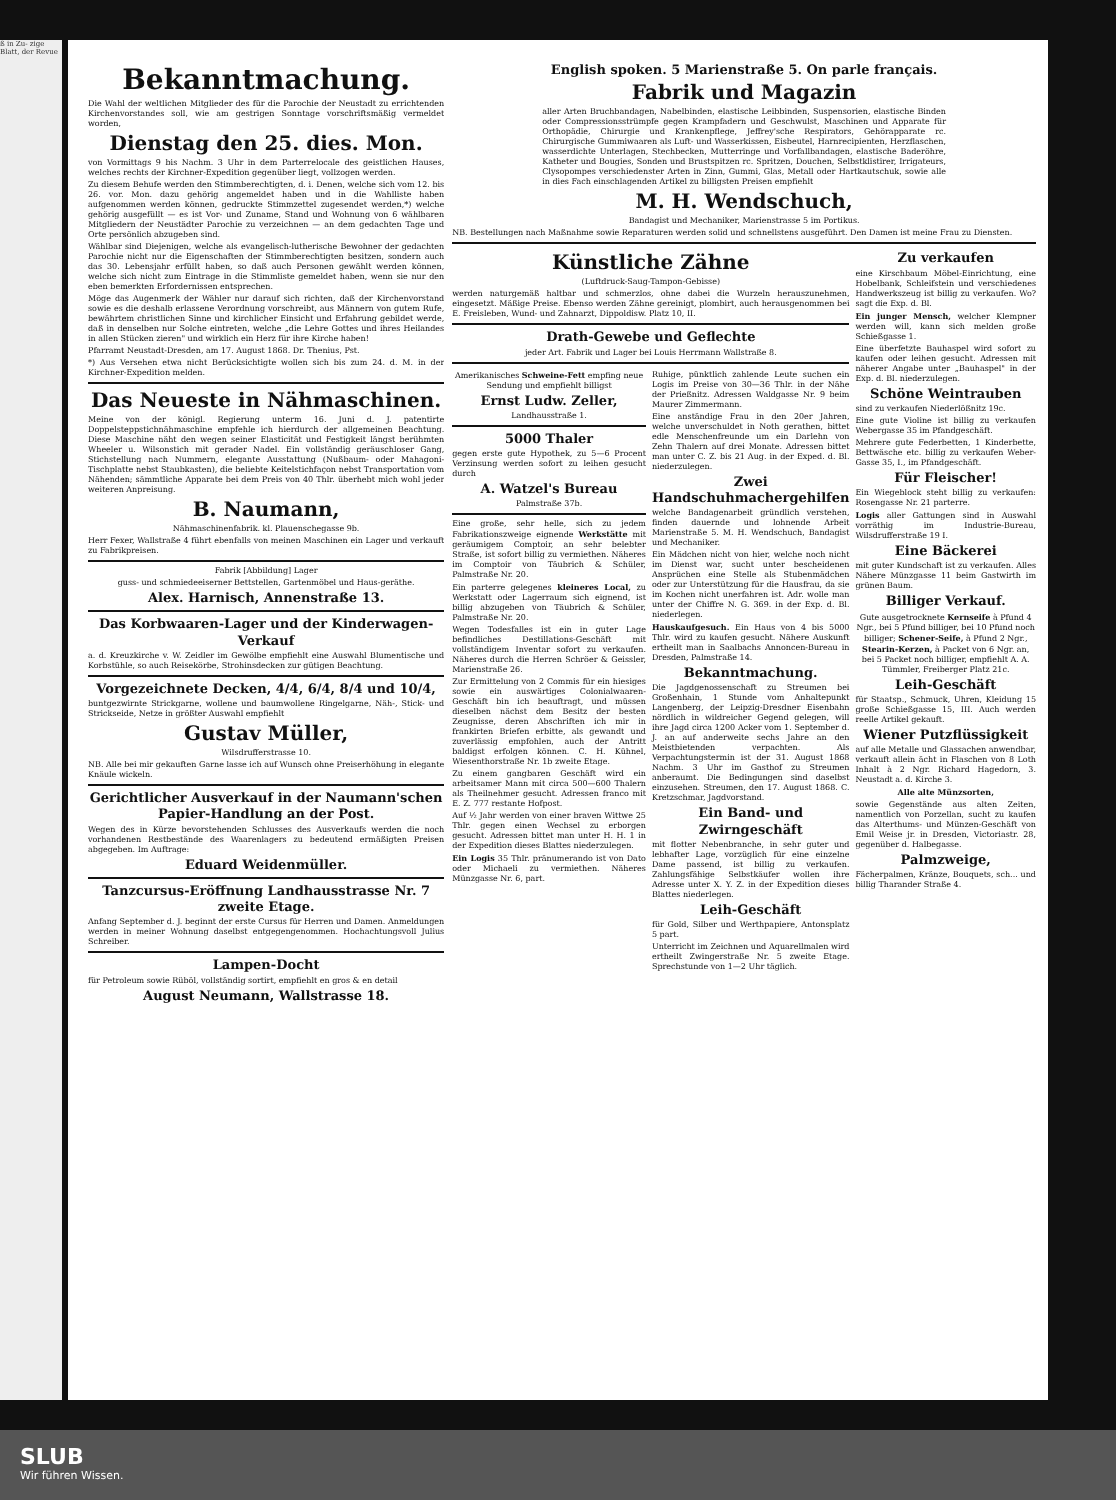ß in Zu- zige Blatt, der Revue
Bekanntmachung.
Die Wahl der weltlichen Mitglieder des für die Parochie der Neustadt zu errichtenden Kirchenvorstandes soll, wie am gestrigen Sonntage vorschriftsmäßig vermeldet worden,
Dienstag den 25. dies. Mon.
von Vormittags 9 bis Nachm. 3 Uhr in dem Parterrelocale des geistlichen Hauses, welches rechts der Kirchner-Expedition gegenüber liegt, vollzogen werden.
Zu diesem Behufe werden den Stimmberechtigten, d. i. Denen, welche sich vom 12. bis 26. vor. Mon. dazu gehörig angemeldet haben und in die Wahlliste haben aufgenommen werden können, gedruckte Stimmzettel zugesendet werden,*) welche gehörig ausgefüllt — es ist Vor- und Zuname, Stand und Wohnung von 6 wählbaren Mitgliedern der Neustädter Parochie zu verzeichnen — an dem gedachten Tage und Orte persönlich abzugeben sind.
Wählbar sind Diejenigen, welche als evangelisch-lutherische Bewohner der gedachten Parochie nicht nur die Eigenschaften der Stimmberechtigten besitzen, sondern auch das 30. Lebensjahr erfüllt haben, so daß auch Personen gewählt werden können, welche sich nicht zum Eintrage in die Stimmliste gemeldet haben, wenn sie nur den eben bemerkten Erfordernissen entsprechen.
Möge das Augenmerk der Wähler nur darauf sich richten, daß der Kirchenvorstand sowie es die deshalb erlassene Verordnung vorschreibt, aus Männern von gutem Rufe, bewährtem christlichen Sinne und kirchlicher Einsicht und Erfahrung gebildet werde, daß in denselben nur Solche eintreten, welche „die Lehre Gottes und ihres Heilandes in allen Stücken zieren" und wirklich ein Herz für ihre Kirche haben!
Pfarramt Neustadt-Dresden, am 17. August 1868. Dr. Thenius, Pst.
*) Aus Versehen etwa nicht Berücksichtigte wollen sich bis zum 24. d. M. in der Kirchner-Expedition melden.
Das Neueste in Nähmaschinen.
Meine von der königl. Regierung unterm 16. Juni d. J. patentirte Doppelsteppstichnähmaschine empfehle ich hierdurch der allgemeinen Beachtung. Diese Maschine näht den wegen seiner Elasticität und Festigkeit längst berühmten Wheeler u. Wilsonstich mit gerader Nadel. Ein vollständig geräuschloser Gang, Stichstellung nach Nummern, elegante Ausstattung (Nußbaum- oder Mahagoni-Tischplatte nebst Staubkasten), die beliebte Keitelstichfaçon nebst Transportation vom Nähenden; sämmtliche Apparate bei dem Preis von 40 Thlr. überhebt mich wohl jeder weiteren Anpreisung.
B. Naumann,
Nähmaschinenfabrik. kl. Plauenschegasse 9b.
Herr Fexer, Wallstraße 4 führt ebenfalls von meinen Maschinen ein Lager und verkauft zu Fabrikpreisen.
Fabrik [Abbildung] Lager
guss- und schmiedeeiserner Bettstellen, Gartenmöbel und Haus-geräthe.
Alex. Harnisch, Annenstraße 13.
Das Korbwaaren-Lager und der Kinderwagen-Verkauf
a. d. Kreuzkirche v. W. Zeidler im Gewölbe empfiehlt eine Auswahl Blumentische und Korbstühle, so auch Reisekörbe, Strohinsdecken zur gütigen Beachtung.
Vorgezeichnete Decken, 4/4, 6/4, 8/4 und 10/4,
buntgezwirnte Strickgarne, wollene und baumwollene Ringelgarne, Näh-, Stick- und Strickseide, Netze in größter Auswahl empfiehlt
Gustav Müller,
Wilsdrufferstrasse 10.
NB. Alle bei mir gekauften Garne lasse ich auf Wunsch ohne Preiserhöhung in elegante Knäule wickeln.
Gerichtlicher Ausverkauf in der Naumann'schen Papier-Handlung an der Post.
Wegen des in Kürze bevorstehenden Schlusses des Ausverkaufs werden die noch vorhandenen Restbestände des Waarenlagers zu bedeutend ermäßigten Preisen abgegeben. Im Auftrage:
Eduard Weidenmüller.
Tanzcursus-Eröffnung Landhausstrasse Nr. 7 zweite Etage.
Anfang September d. J. beginnt der erste Cursus für Herren und Damen. Anmeldungen werden in meiner Wohnung daselbst entgegengenommen. Hochachtungsvoll Julius Schreiber.
Lampen-Docht
für Petroleum sowie Rüböl, vollständig sortirt, empfiehlt en gros & en detail
August Neumann, Wallstrasse 18.
English spoken. 5 Marienstraße 5. On parle français.
Fabrik und Magazin
aller Arten Bruchbandagen, Nabelbinden, elastische Leibbinden, Suspensorien, elastische Binden oder Compressionsstrümpfe gegen Krampfadern und Geschwulst, Maschinen und Apparate für Orthopädie, Chirurgie und Krankenpflege, Jeffrey'sche Respirators, Gehörapparate rc. Chirurgische Gummiwaaren als Luft- und Wasserkissen, Eisbeutel, Harnrecipienten, Herzflaschen, wasserdichte Unterlagen, Stechbecken, Mutterringe und Vorfallbandagen, elastische Baderöhre, Katheter und Bougies, Sonden und Brustspitzen rc. Spritzen, Douchen, Selbstklistirer, Irrigateurs, Clysopompes verschiedenster Arten in Zinn, Gummi, Glas, Metall oder Hartkautschuk, sowie alle in dies Fach einschlagenden Artikel zu billigsten Preisen empfiehlt
M. H. Wendschuch,
Bandagist und Mechaniker, Marienstrasse 5 im Portikus.
NB. Bestellungen nach Maßnahme sowie Reparaturen werden solid und schnellstens ausgeführt. Den Damen ist meine Frau zu Diensten.
Künstliche Zähne
(Luftdruck-Saug-Tampon-Gebisse)
werden naturgemäß haltbar und schmerzlos, ohne dabei die Wurzeln herauszunehmen, eingesetzt. Mäßige Preise. Ebenso werden Zähne gereinigt, plombirt, auch herausgenommen bei E. Freisleben, Wund- und Zahnarzt, Dippoldisw. Platz 10, II.
Drath-Gewebe und Geflechte
jeder Art. Fabrik und Lager bei Louis Herrmann Wallstraße 8.
Amerikanisches Schweine-Fett empfing neue Sendung und empfiehlt billigst
Ernst Ludw. Zeller,
Landhausstraße 1.
5000 Thaler
gegen erste gute Hypothek, zu 5—6 Procent Verzinsung werden sofort zu leihen gesucht durch
A. Watzel's Bureau
Palmstraße 37b.
Eine große, sehr helle, sich zu jedem Fabrikationszweige eignende Werkstätte mit geräumigem Comptoir, an sehr belebter Straße, ist sofort billig zu vermiethen. Näheres im Comptoir von Täubrich & Schüler, Palmstraße Nr. 20.
Ein parterre gelegenes kleineres Local, zu Werkstatt oder Lagerraum sich eignend, ist billig abzugeben von Täubrich & Schüler, Palmstraße Nr. 20.
Wegen Todesfalles ist ein in guter Lage befindliches Destillations-Geschäft mit vollständigem Inventar sofort zu verkaufen. Näheres durch die Herren Schröer & Geissler, Marienstraße 26.
Zur Ermittelung von 2 Commis für ein hiesiges sowie ein auswärtiges Colonialwaaren-Geschäft bin ich beauftragt, und müssen dieselben nächst dem Besitz der besten Zeugnisse, deren Abschriften ich mir in frankirten Briefen erbitte, als gewandt und zuverlässig empfohlen, auch der Antritt baldigst erfolgen können. C. H. Kühnel, Wiesenthorstraße Nr. 1b zweite Etage.
Zu einem gangbaren Geschäft wird ein arbeitsamer Mann mit circa 500—600 Thalern als Theilnehmer gesucht. Adressen franco mit E. Z. 777 restante Hofpost.
Auf ½ Jahr werden von einer braven Wittwe 25 Thlr. gegen einen Wechsel zu erborgen gesucht. Adressen bittet man unter H. H. 1 in der Expedition dieses Blattes niederzulegen.
Ein Logis 35 Thlr. pränumerando ist von Dato oder Michaeli zu vermiethen. Näheres Münzgasse Nr. 6, part.
Ruhige, pünktlich zahlende Leute suchen ein Logis im Preise von 30—36 Thlr. in der Nähe der Prießnitz. Adressen Waldgasse Nr. 9 beim Maurer Zimmermann.
Eine anständige Frau in den 20er Jahren, welche unverschuldet in Noth gerathen, bittet edle Menschenfreunde um ein Darlehn von Zehn Thalern auf drei Monate. Adressen bittet man unter C. Z. bis 21 Aug. in der Exped. d. Bl. niederzulegen.
Zwei Handschuhmachergehilfen
welche Bandagenarbeit gründlich verstehen, finden dauernde und lohnende Arbeit Marienstraße 5. M. H. Wendschuch, Bandagist und Mechaniker.
Ein Mädchen nicht von hier, welche noch nicht im Dienst war, sucht unter bescheidenen Ansprüchen eine Stelle als Stubenmädchen oder zur Unterstützung für die Hausfrau, da sie im Kochen nicht unerfahren ist. Adr. wolle man unter der Chiffre N. G. 369. in der Exp. d. Bl. niederlegen.
Hauskaufgesuch. Ein Haus von 4 bis 5000 Thlr. wird zu kaufen gesucht. Nähere Auskunft ertheilt man in Saalbachs Annoncen-Bureau in Dresden, Palmstraße 14.
Bekanntmachung.
Die Jagdgenossenschaft zu Streumen bei Großenhain, 1 Stunde vom Anhaltepunkt Langenberg, der Leipzig-Dresdner Eisenbahn nördlich in wildreicher Gegend gelegen, will ihre Jagd circa 1200 Acker vom 1. September d. J. an auf anderweite sechs Jahre an den Meistbietenden verpachten. Als Verpachtungstermin ist der 31. August 1868 Nachm. 3 Uhr im Gasthof zu Streumen anberaumt. Die Bedingungen sind daselbst einzusehen. Streumen, den 17. August 1868. C. Kretzschmar, Jagdvorstand.
Ein Band- und Zwirngeschäft
mit flotter Nebenbranche, in sehr guter und lebhafter Lage, vorzüglich für eine einzelne Dame passend, ist billig zu verkaufen. Zahlungsfähige Selbstkäufer wollen ihre Adresse unter X. Y. Z. in der Expedition dieses Blattes niederlegen.
Leih-Geschäft
für Gold, Silber und Werthpapiere, Antonsplatz 5 part.
Unterricht im Zeichnen und Aquarellmalen wird ertheilt Zwingerstraße Nr. 5 zweite Etage. Sprechstunde von 1—2 Uhr täglich.
Zu verkaufen
eine Kirschbaum Möbel-Einrichtung, eine Hobelbank, Schleifstein und verschiedenes Handwerkszeug ist billig zu verkaufen. Wo? sagt die Exp. d. Bl.
Ein junger Mensch, welcher Klempner werden will, kann sich melden große Schießgasse 1.
Eine überfetzte Bauhaspel wird sofort zu kaufen oder leihen gesucht. Adressen mit näherer Angabe unter „Bauhaspel" in der Exp. d. Bl. niederzulegen.
Schöne Weintrauben
sind zu verkaufen Niederlößnitz 19c.
Eine gute Violine ist billig zu verkaufen Webergasse 35 im Pfandgeschäft.
Mehrere gute Federbetten, 1 Kinderbette, Bettwäsche etc. billig zu verkaufen Weber-Gasse 35, I., im Pfandgeschäft.
Für Fleischer!
Ein Wiegeblock steht billig zu verkaufen: Rosengasse Nr. 21 parterre.
Logis aller Gattungen sind in Auswahl vorräthig im Industrie-Bureau, Wilsdrufferstraße 19 I.
Eine Bäckerei
mit guter Kundschaft ist zu verkaufen. Alles Nähere Münzgasse 11 beim Gastwirth im grünen Baum.
Billiger Verkauf.
Gute ausgetrocknete Kernseife à Pfund 4 Ngr., bei 5 Pfund billiger, bei 10 Pfund noch billiger; Schener-Seife, à Pfund 2 Ngr., Stearin-Kerzen, à Packet von 6 Ngr. an, bei 5 Packet noch billiger, empfiehlt A. A. Tümmler, Freiberger Platz 21c.
Leih-Geschäft
für Staatsp., Schmuck, Uhren, Kleidung 15 große Schießgasse 15, III. Auch werden reelle Artikel gekauft.
Wiener Putzflüssigkeit
auf alle Metalle und Glassachen anwendbar, verkauft allein ächt in Flaschen von 8 Loth Inhalt à 2 Ngr. Richard Hagedorn, 3. Neustadt a. d. Kirche 3.
Alle alte Münzsorten,
sowie Gegenstände aus alten Zeiten, namentlich von Porzellan, sucht zu kaufen das Alterthums- und Münzen-Geschäft von Emil Weise jr. in Dresden, Victoriastr. 28, gegenüber d. Halbegasse.
Palmzweige,
Fächerpalmen, Kränze, Bouquets, sch... und billig Tharander Straße 4.
SLUB
Wir führen Wissen.